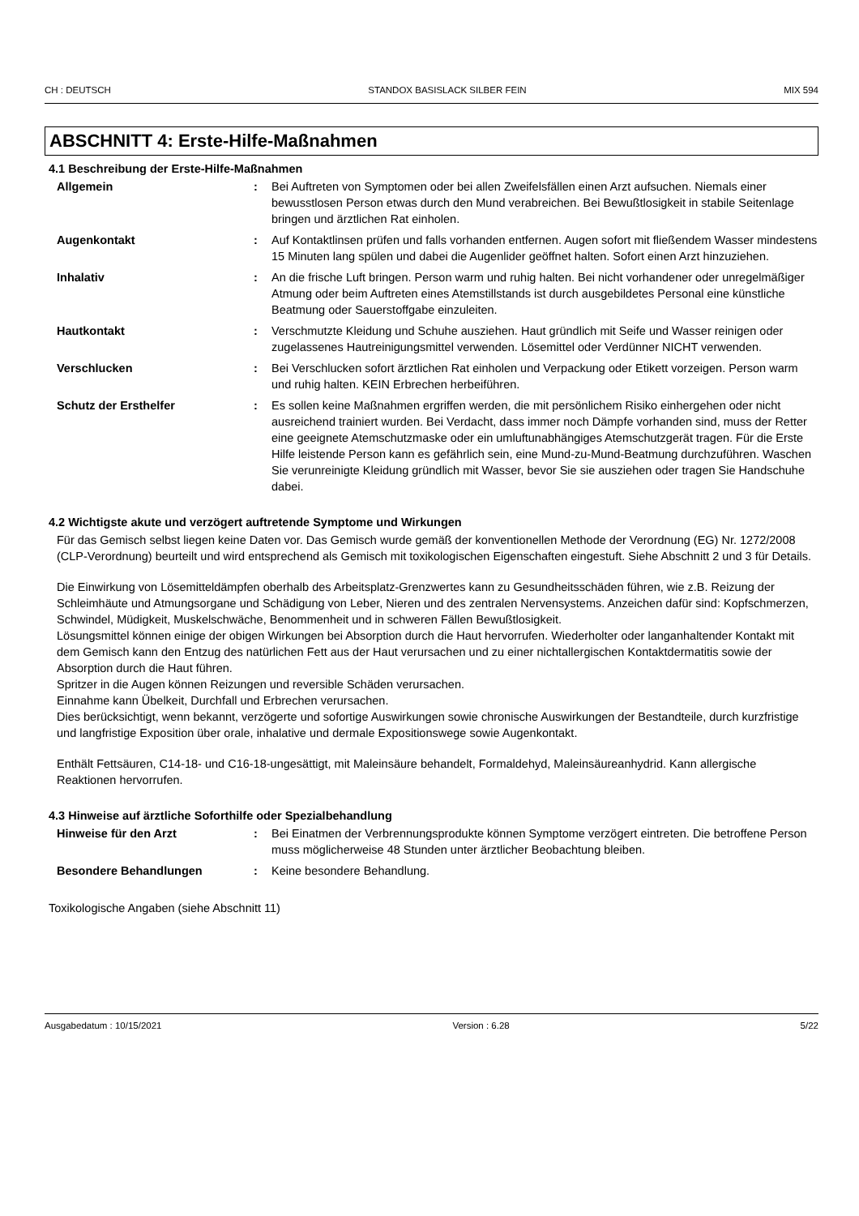CH : DEUTSCH STANDOX BASISLACK SILBER FEIN MIX 594
ABSCHNITT 4: Erste-Hilfe-Maßnahmen
4.1 Beschreibung der Erste-Hilfe-Maßnahmen
Allgemein : Bei Auftreten von Symptomen oder bei allen Zweifelsfällen einen Arzt aufsuchen. Niemals einer bewusstlosen Person etwas durch den Mund verabreichen. Bei Bewußtlosigkeit in stabile Seitenlage bringen und ärztlichen Rat einholen.
Augenkontakt : Auf Kontaktlinsen prüfen und falls vorhanden entfernen. Augen sofort mit fließendem Wasser mindestens 15 Minuten lang spülen und dabei die Augenlider geöffnet halten. Sofort einen Arzt hinzuziehen.
Inhalativ : An die frische Luft bringen. Person warm und ruhig halten. Bei nicht vorhandener oder unregelmäßiger Atmung oder beim Auftreten eines Atemstillstands ist durch ausgebildetes Personal eine künstliche Beatmung oder Sauerstoffgabe einzuleiten.
Hautkontakt : Verschmutzte Kleidung und Schuhe ausziehen. Haut gründlich mit Seife und Wasser reinigen oder zugelassenes Hautreinigungsmittel verwenden. Lösemittel oder Verdünner NICHT verwenden.
Verschlucken : Bei Verschlucken sofort ärztlichen Rat einholen und Verpackung oder Etikett vorzeigen. Person warm und ruhig halten. KEIN Erbrechen herbeiführen.
Schutz der Ersthelfer : Es sollen keine Maßnahmen ergriffen werden, die mit persönlichem Risiko einhergehen oder nicht ausreichend trainiert wurden. Bei Verdacht, dass immer noch Dämpfe vorhanden sind, muss der Retter eine geeignete Atemschutzmaske oder ein umluftunabhängiges Atemschutzgerät tragen. Für die Erste Hilfe leistende Person kann es gefährlich sein, eine Mund-zu-Mund-Beatmung durchzuführen. Waschen Sie verunreinigte Kleidung gründlich mit Wasser, bevor Sie sie ausziehen oder tragen Sie Handschuhe dabei.
4.2 Wichtigste akute und verzögert auftretende Symptome und Wirkungen
Für das Gemisch selbst liegen keine Daten vor. Das Gemisch wurde gemäß der konventionellen Methode der Verordnung (EG) Nr. 1272/2008 (CLP-Verordnung) beurteilt und wird entsprechend als Gemisch mit toxikologischen Eigenschaften eingestuft. Siehe Abschnitt 2 und 3 für Details.
Die Einwirkung von Lösemitteldämpfen oberhalb des Arbeitsplatz-Grenzwertes kann zu Gesundheitsschäden führen, wie z.B. Reizung der Schleimhäute und Atmungsorgane und Schädigung von Leber, Nieren und des zentralen Nervensystems. Anzeichen dafür sind: Kopfschmerzen, Schwindel, Müdigkeit, Muskelschwäche, Benommenheit und in schweren Fällen Bewußtlosigkeit.
Lösungsmittel können einige der obigen Wirkungen bei Absorption durch die Haut hervorrufen. Wiederholter oder langanhaltender Kontakt mit dem Gemisch kann den Entzug des natürlichen Fett aus der Haut verursachen und zu einer nichtallergischen Kontaktdermatitis sowie der Absorption durch die Haut führen.
Spritzer in die Augen können Reizungen und reversible Schäden verursachen.
Einnahme kann Übelkeit, Durchfall und Erbrechen verursachen.
Dies berücksichtigt, wenn bekannt, verzögerte und sofortige Auswirkungen sowie chronische Auswirkungen der Bestandteile, durch kurzfristige und langfristige Exposition über orale, inhalative und dermale Expositionswege sowie Augenkontakt.
Enthält Fettsäuren, C14-18- und C16-18-ungesättigt, mit Maleinsäure behandelt, Formaldehyd, Maleinsäureanhydrid. Kann allergische Reaktionen hervorrufen.
4.3 Hinweise auf ärztliche Soforthilfe oder Spezialbehandlung
Hinweise für den Arzt : Bei Einatmen der Verbrennungsprodukte können Symptome verzögert eintreten. Die betroffene Person muss möglicherweise 48 Stunden unter ärztlicher Beobachtung bleiben.
Besondere Behandlungen : Keine besondere Behandlung.
Toxikologische Angaben (siehe Abschnitt 11)
Ausgabedatum : 10/15/2021 Version : 6.28 5/22